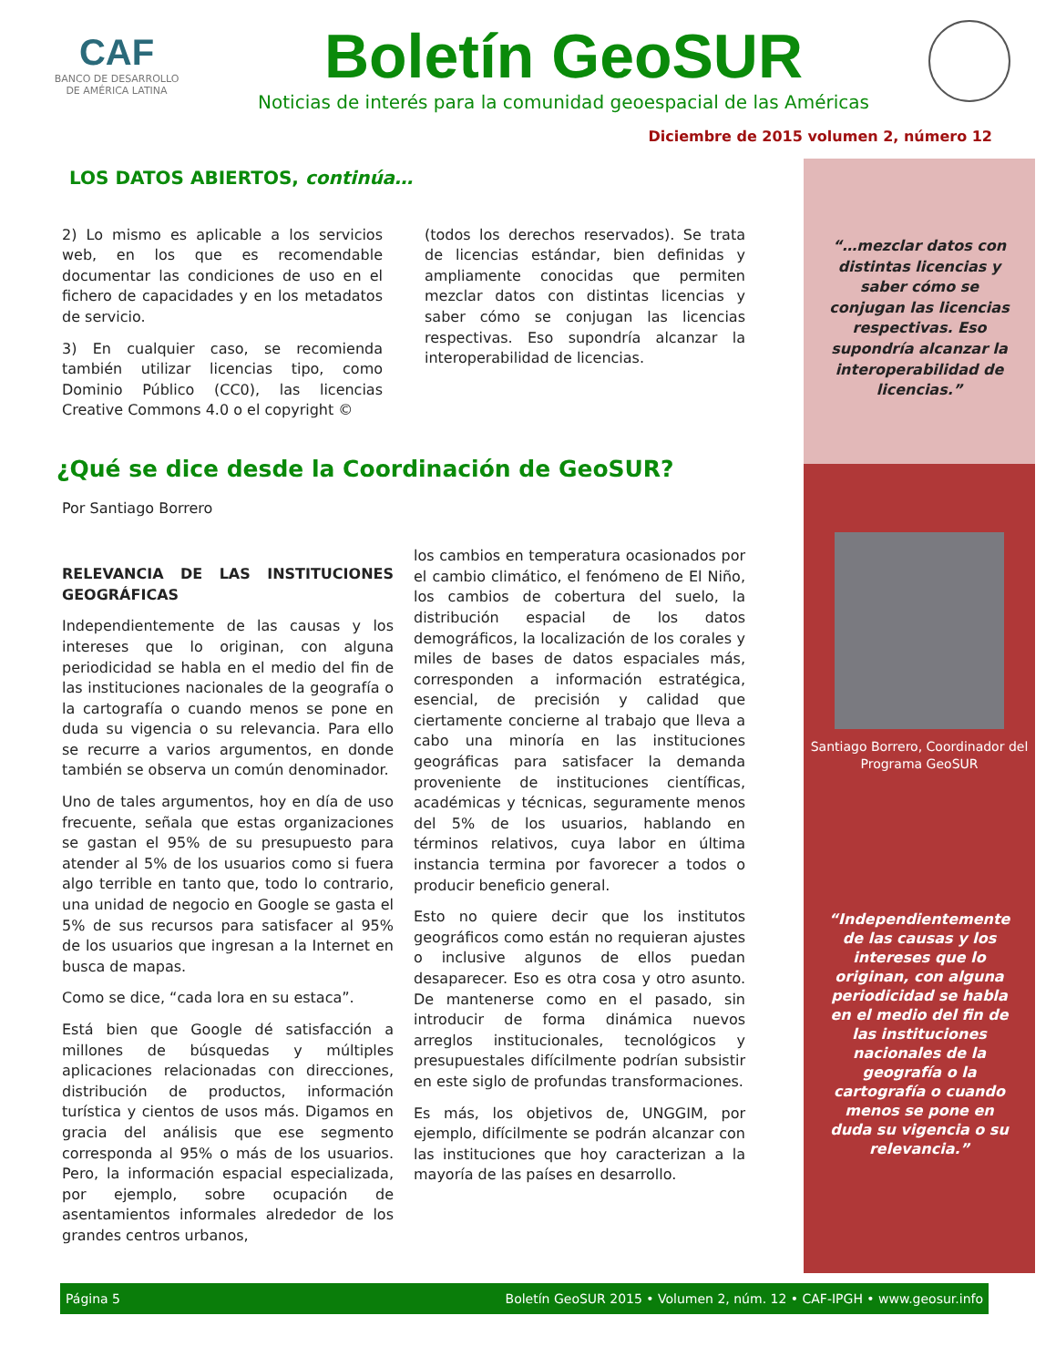CAF
BANCO DE DESARROLLO
DE AMÉRICA LATINA
Boletín GeoSUR
Noticias de interés para la comunidad geoespacial de las Américas
Diciembre de 2015 volumen 2, número 12
LOS DATOS ABIERTOS, continúa…
2) Lo mismo es aplicable a los servicios web, en los que es recomendable documentar las condiciones de uso en el fichero de capacidades y en los metadatos de servicio.
3) En cualquier caso, se recomienda también utilizar licencias tipo, como Dominio Público (CC0), las licencias Creative Commons 4.0 o el copyright ©
(todos los derechos reservados). Se trata de licencias estándar, bien definidas y ampliamente conocidas que permiten mezclar datos con distintas licencias y saber cómo se conjugan las licencias respectivas. Eso supondría alcanzar la interoperabilidad de licencias.
¿Qué se dice desde la Coordinación de GeoSUR?
Por Santiago Borrero
RELEVANCIA DE LAS INSTITUCIONES GEOGRÁFICAS
Independientemente de las causas y los intereses que lo originan, con alguna periodicidad se habla en el medio del fin de las instituciones nacionales de la geografía o la cartografía o cuando menos se pone en duda su vigencia o su relevancia. Para ello se recurre a varios argumentos, en donde también se observa un común denominador.
Uno de tales argumentos, hoy en día de uso frecuente, señala que estas organizaciones se gastan el 95% de su presupuesto para atender al 5% de los usuarios como si fuera algo terrible en tanto que, todo lo contrario, una unidad de negocio en Google se gasta el 5% de sus recursos para satisfacer al 95% de los usuarios que ingresan a la Internet en busca de mapas.
Como se dice, “cada lora en su estaca”.
Está bien que Google dé satisfacción a millones de búsquedas y múltiples aplicaciones relacionadas con direcciones, distribución de productos, información turística y cientos de usos más. Digamos en gracia del análisis que ese segmento corresponda al 95% o más de los usuarios. Pero, la información espacial especializada, por ejemplo, sobre ocupación de asentamientos informales alrededor de los grandes centros urbanos,
los cambios en temperatura ocasionados por el cambio climático, el fenómeno de El Niño, los cambios de cobertura del suelo, la distribución espacial de los datos demográficos, la localización de los corales y miles de bases de datos espaciales más, corresponden a información estratégica, esencial, de precisión y calidad que ciertamente concierne al trabajo que lleva a cabo una minoría en las instituciones geográficas para satisfacer la demanda proveniente de instituciones científicas, académicas y técnicas, seguramente menos del 5% de los usuarios, hablando en términos relativos, cuya labor en última instancia termina por favorecer a todos o producir beneficio general.
Esto no quiere decir que los institutos geográficos como están no requieran ajustes o inclusive algunos de ellos puedan desaparecer. Eso es otra cosa y otro asunto. De mantenerse como en el pasado, sin introducir de forma dinámica nuevos arreglos institucionales, tecnológicos y presupuestales difícilmente podrían subsistir en este siglo de profundas transformaciones.
Es más, los objetivos de, UNGGIM, por ejemplo, difícilmente se podrán alcanzar con las instituciones que hoy caracterizan a la mayoría de las países en desarrollo.
“…mezclar datos con distintas licencias y saber cómo se conjugan las licencias respectivas. Eso supondría alcanzar la interoperabilidad de licencias.”
Santiago Borrero, Coordinador del Programa GeoSUR
“Independientemente de las causas y los intereses que lo originan, con alguna periodicidad se habla en el medio del fin de las instituciones nacionales de la geografía o la cartografía o cuando menos se pone en duda su vigencia o su relevancia.”
Página 5 Boletín GeoSUR 2015 • Volumen 2, núm. 12 • CAF-IPGH • www.geosur.info